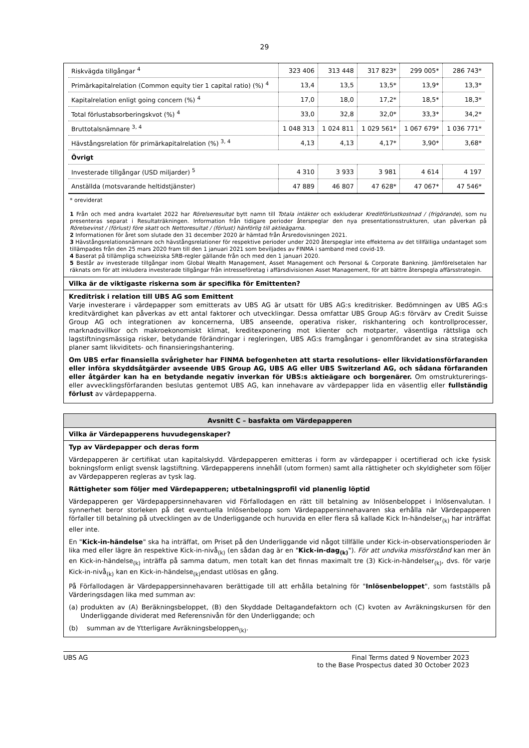29
| Riskvägda tillgångar <sup>4</sup> | 323 406 | 313 448 | 317 823* | 299 005* | 286 743* |
| Primärkapitalrelation (Common equity tier 1 capital ratio) (%) <sup>4</sup> | 13,4 | 13,5 | 13,5* | 13,9* | 13,3* |
| Kapitalrelation enligt going concern (%) <sup>4</sup> | 17,0 | 18,0 | 17,2* | 18,5* | 18,3* |
| Total förlustabsorberingskvot (%) <sup>4</sup> | 33,0 | 32,8 | 32,0* | 33,3* | 34,2* |
| Bruttotalsnämnare <sup>3, 4</sup> | 1 048 313 | 1 024 811 | 1 029 561* | 1 067 679* | 1 036 771* |
| Hävstångsrelation för primärkapitalrelation (%) <sup>3, 4</sup> | 4,13 | 4,13 | 4,17* | 3,90* | 3,68* |
| Övrigt | | | | | |
| Investerade tillgångar (USD miljarder) <sup>5</sup> | 4 310 | 3 933 | 3 981 | 4 614 | 4 197 |
| Anställda (motsvarande heltidstjänster) | 47 889 | 46 807 | 47 628* | 47 067* | 47 546* |
* oreviderat
1 Från och med andra kvartalet 2022 har Rörelseresultat bytt namn till Totala intäkter och exkluderar Kreditförlustkostnad / (frigörande), som nu presenteras separat i Resultaträkningen. Information från tidigare perioder återspeglar den nya presentationsstrukturen, utan påverkan på Rörelsevinst / (förlust) före skatt och Nettoresultat / (förlust) hänförlig till aktieägarna.
2 Informationen för året som slutade den 31 december 2020 är hämtad från Årsredovisningen 2021.
3 Hävstångsrelationsnämnare och hävstångsrelationer för respektive perioder under 2020 återspeglar inte effekterna av det tillfälliga undantaget som tillämpades från den 25 mars 2020 fram till den 1 januari 2021 som beviljades av FINMA i samband med covid-19.
4 Baserat på tillämpliga schweiziska SRB-regler gällande från och med den 1 januari 2020.
5 Består av investerade tillgångar inom Global Wealth Management, Asset Management och Personal & Corporate Bankning. Jämförelsetalen har räknats om för att inkludera investerade tillgångar från intresseföretag i affärsdivisionen Asset Management, för att bättre återspegla affärsstrategin.
Vilka är de viktigaste riskerna som är specifika för Emittenten?
Kreditrisk i relation till UBS AG som Emittent
Varje investerare i värdepapper som emitterats av UBS AG är utsatt för UBS AG:s kreditrisker. Bedömningen av UBS AG:s kreditvärdighet kan påverkas av ett antal faktorer och utvecklingar. Dessa omfattar UBS Group AG:s förvärv av Credit Suisse Group AG och integrationen av koncernerna, UBS anseende, operativa risker, riskhantering och kontrollprocesser, marknadsvillkor och makroekonomiskt klimat, kreditexponering mot klienter och motparter, väsentliga rättsliga och lagstiftningsmässiga risker, betydande förändringar i regleringen, UBS AG:s framgångar i genomförandet av sina strategiska planer samt likviditets- och finansieringshantering.
Om UBS erfar finansiella svårigheter har FINMA befogenheten att starta resolutions- eller likvidationsförfaranden eller införa skyddsåtgärder avseende UBS Group AG, UBS AG eller UBS Switzerland AG, och sådana förfaranden eller åtgärder kan ha en betydande negativ inverkan för UBS:s aktieägare och borgenärer. Om omstrukturerings- eller avvecklingsförfaranden beslutas gentemot UBS AG, kan innehavare av värdepapper lida en väsentlig eller fullständig förlust av värdepapperna.
Avsnitt C – basfakta om Värdepapperen
Vilka är Värdepapperens huvudegenskaper?
Typ av Värdepapper och deras form
Värdepapperen är certifikat utan kapitalskydd. Värdepapperen emitteras i form av värdepapper i ocertifierad och icke fysisk bokningsform enligt svensk lagstiftning. Värdepapperens innehåll (utom formen) samt alla rättigheter och skyldigheter som följer av Värdepapperen regleras av tysk lag.
Rättigheter som följer med Värdepapperen; utbetalningsprofil vid planenlig löptid
Värdepapperen ger Värdepappersinnehavaren vid Förfallodagen en rätt till betalning av Inlösenbeloppet i Inlösenvalutan. I synnerhet beror storleken på det eventuella Inlösenbelopp som Värdepappersinnehavaren ska erhålla när Värdepapperen förfaller till betalning på utvecklingen av de Underliggande och huruvida en eller flera så kallade Kick In-händelser<sub>(k)</sub> har inträffat eller inte.
En "Kick-in-händelse" ska ha inträffat, om Priset på den Underliggande vid något tillfälle under Kick-in-observationsperioden är lika med eller lägre än respektive Kick-in-nivå<sub>(k)</sub> (en sådan dag är en "Kick-in-dag<sub>(k)</sub>"). För att undvika missförstånd kan mer än en Kick-in-händelse<sub>(k)</sub> inträffa på samma datum, men totalt kan det finnas maximalt tre (3) Kick-in-händelser<sub>(k)</sub>, dvs. för varje Kick-in-nivå<sub>(k)</sub> kan en Kick-in-händelse<sub>(k)</sub>endast utlösas en gång.
På Förfallodagen är Värdepappersinnehavaren berättigade till att erhålla betalning för "Inlösenbeloppet", som fastställs på Värderingsdagen lika med summan av:
(a) produkten av (A) Beräkningsbeloppet, (B) den Skyddade Deltagandefaktorn och (C) kvoten av Avräkningskursen för den Underliggande dividerat med Referensnivån för den Underliggande; och
(b) summan av de Ytterligare Avräkningsbeloppen<sub>(k)</sub>.
UBS AG Final Terms dated 9 November 2023
to the Base Prospectus dated 30 October 2023